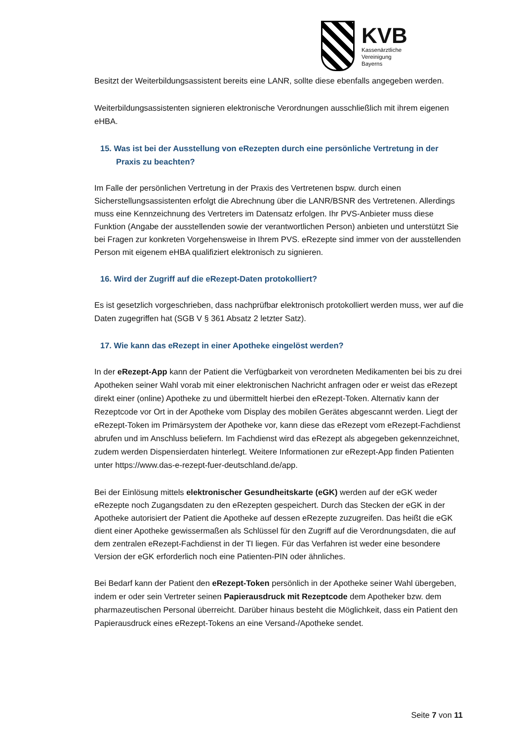KVB
Kassenärztliche
Vereinigung
Bayerns
Besitzt der Weiterbildungsassistent bereits eine LANR, sollte diese ebenfalls angegeben werden.
Weiterbildungsassistenten signieren elektronische Verordnungen ausschließlich mit ihrem eigenen eHBA.
15. Was ist bei der Ausstellung von eRezepten durch eine persönliche Vertretung in der Praxis zu beachten?
Im Falle der persönlichen Vertretung in der Praxis des Vertretenen bspw. durch einen Sicherstellungsassistenten erfolgt die Abrechnung über die LANR/BSNR des Vertretenen. Allerdings muss eine Kennzeichnung des Vertreters im Datensatz erfolgen. Ihr PVS-Anbieter muss diese Funktion (Angabe der ausstellenden sowie der verantwortlichen Person) anbieten und unterstützt Sie bei Fragen zur konkreten Vorgehensweise in Ihrem PVS. eRezepte sind immer von der ausstellenden Person mit eigenem eHBA qualifiziert elektronisch zu signieren.
16. Wird der Zugriff auf die eRezept-Daten protokolliert?
Es ist gesetzlich vorgeschrieben, dass nachprüfbar elektronisch protokolliert werden muss, wer auf die Daten zugegriffen hat (SGB V § 361 Absatz 2 letzter Satz).
17. Wie kann das eRezept in einer Apotheke eingelöst werden?
In der eRezept-App kann der Patient die Verfügbarkeit von verordneten Medikamenten bei bis zu drei Apotheken seiner Wahl vorab mit einer elektronischen Nachricht anfragen oder er weist das eRezept direkt einer (online) Apotheke zu und übermittelt hierbei den eRezept-Token. Alternativ kann der Rezeptcode vor Ort in der Apotheke vom Display des mobilen Gerätes abgescannt werden. Liegt der eRezept-Token im Primärsystem der Apotheke vor, kann diese das eRezept vom eRezept-Fachdienst abrufen und im Anschluss beliefern. Im Fachdienst wird das eRezept als abgegeben gekennzeichnet, zudem werden Dispensierdaten hinterlegt. Weitere Informationen zur eRezept-App finden Patienten unter https://www.das-e-rezept-fuer-deutschland.de/app.
Bei der Einlösung mittels elektronischer Gesundheitskarte (eGK) werden auf der eGK weder eRezepte noch Zugangsdaten zu den eRezepten gespeichert. Durch das Stecken der eGK in der Apotheke autorisiert der Patient die Apotheke auf dessen eRezepte zuzugreifen. Das heißt die eGK dient einer Apotheke gewissermaßen als Schlüssel für den Zugriff auf die Verordnungsdaten, die auf dem zentralen eRezept-Fachdienst in der TI liegen. Für das Verfahren ist weder eine besondere Version der eGK erforderlich noch eine Patienten-PIN oder ähnliches.
Bei Bedarf kann der Patient den eRezept-Token persönlich in der Apotheke seiner Wahl übergeben, indem er oder sein Vertreter seinen Papierausdruck mit Rezeptcode dem Apotheker bzw. dem pharmazeutischen Personal überreicht. Darüber hinaus besteht die Möglichkeit, dass ein Patient den Papierausdruck eines eRezept-Tokens an eine Versand-/Apotheke sendet.
Seite 7 von 11